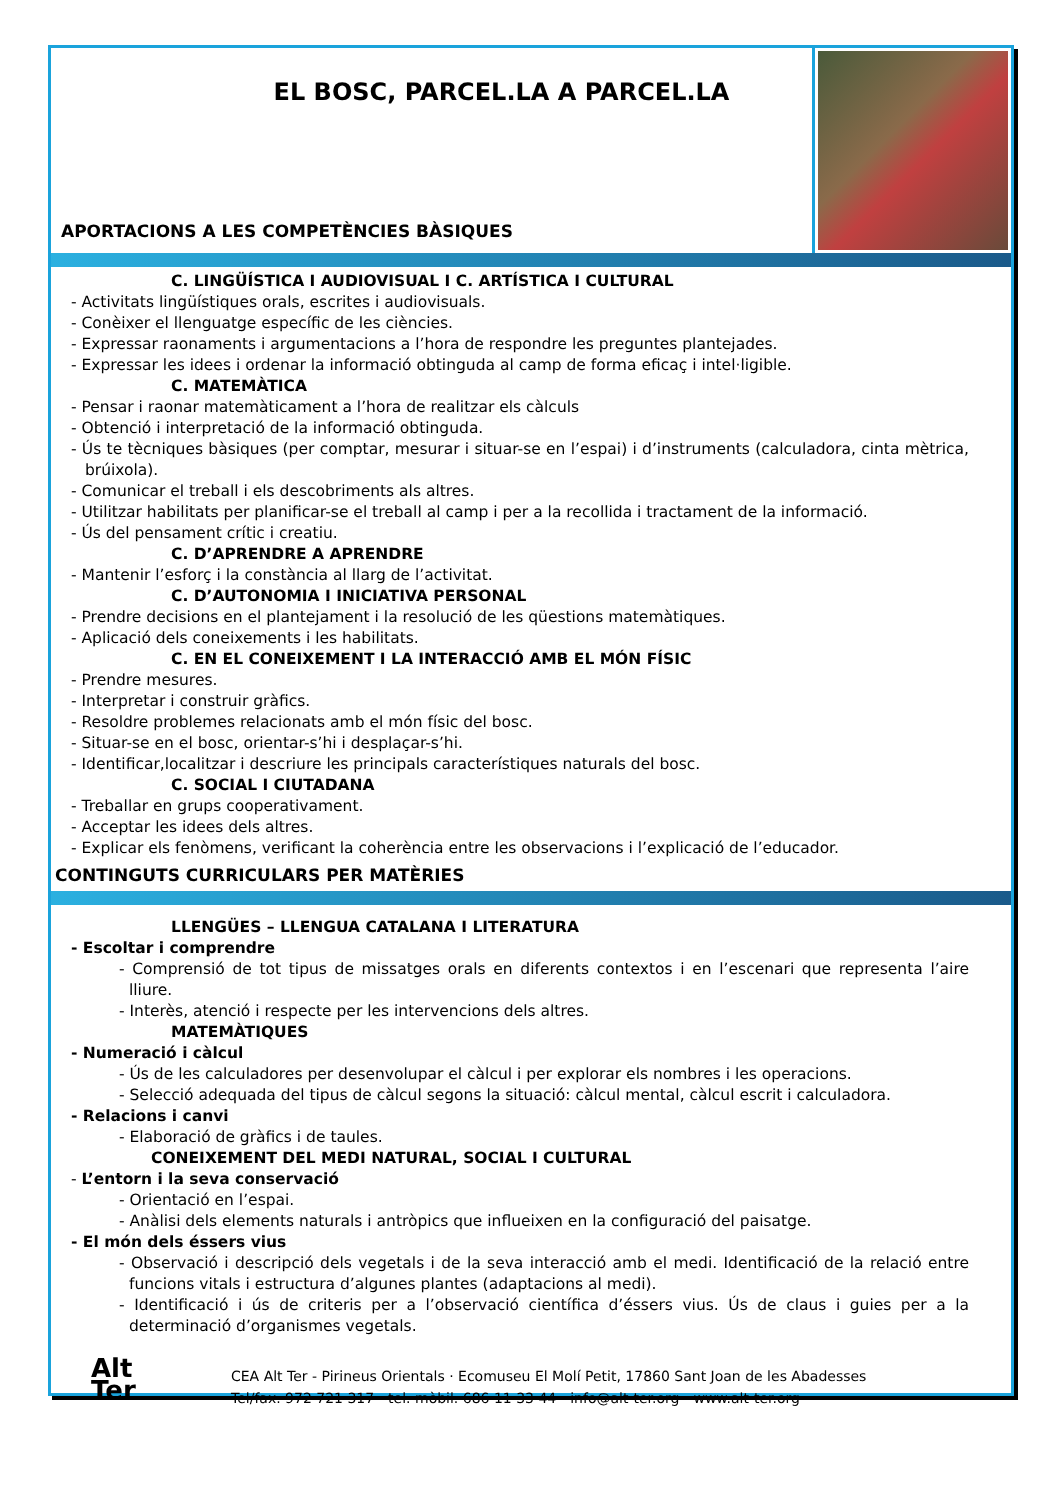EL BOSC, PARCEL.LA A PARCEL.LA
APORTACIONS A LES COMPETÈNCIES BÀSIQUES
C. LINGÜÍSTICA I AUDIOVISUAL I C. ARTÍSTICA I CULTURAL
- Activitats lingüístiques orals, escrites i audiovisuals.
- Conèixer el llenguatge específic de les ciències.
- Expressar raonaments i argumentacions a l’hora de respondre les preguntes plantejades.
- Expressar les idees i ordenar la informació obtinguda al camp de forma eficaç i intel·ligible.
C. MATEMÀTICA
- Pensar i raonar matemàticament a l’hora de realitzar els càlculs
- Obtenció i interpretació de la informació obtinguda.
- Ús te tècniques bàsiques (per comptar, mesurar i situar-se en l’espai) i d’instruments (calculadora, cinta mètrica, brúixola).
- Comunicar el treball i els descobriments als altres.
- Utilitzar habilitats per planificar-se el treball al camp i per a la recollida i tractament de la informació.
- Ús del pensament crític i creatiu.
C. D’APRENDRE A APRENDRE
- Mantenir l’esforç i la constància al llarg de l’activitat.
C. D’AUTONOMIA I INICIATIVA PERSONAL
- Prendre decisions en el plantejament i la resolució de les qüestions matemàtiques.
- Aplicació dels coneixements i les habilitats.
C. EN EL CONEIXEMENT I LA INTERACCIÓ AMB EL MÓN FÍSIC
- Prendre mesures.
- Interpretar i construir gràfics.
- Resoldre problemes relacionats amb el món físic del bosc.
- Situar-se en el bosc, orientar-s’hi i desplaçar-s’hi.
- Identificar,localitzar i descriure les principals característiques naturals del bosc.
C. SOCIAL I CIUTADANA
- Treballar en grups cooperativament.
- Acceptar les idees dels altres.
- Explicar els fenòmens, verificant la coherència entre les observacions i l’explicació de l’educador.
CONTINGUTS CURRICULARS PER MATÈRIES
LLENGÜES – LLENGUA CATALANA I LITERATURA
- Escoltar i comprendre
- Comprensió de tot tipus de missatges orals en diferents contextos i en l’escenari que representa l’aire lliure.
- Interès, atenció i respecte per les intervencions dels altres.
MATEMÀTIQUES
- Numeració i càlcul
- Ús de les calculadores per desenvolupar el càlcul i per explorar els nombres i les operacions.
- Selecció adequada del tipus de càlcul segons la situació: càlcul mental, càlcul escrit i calculadora.
- Relacions i canvi
- Elaboració de gràfics i de taules.
CONEIXEMENT DEL MEDI NATURAL, SOCIAL I CULTURAL
- L’entorn i la seva conservació
- Orientació en l’espai.
- Anàlisi dels elements naturals i antròpics que influeixen en la configuració del paisatge.
- El món dels éssers vius
- Observació i descripció dels vegetals i de la seva interacció amb el medi. Identificació de la relació entre funcions vitals i estructura d’algunes plantes (adaptacions al medi).
- Identificació i ús de criteris per a l’observació científica d’éssers vius. Ús de claus i guies per a la determinació d’organismes vegetals.
Alt Ter
CEA Alt Ter - Pirineus Orientals · Ecomuseu El Molí Petit, 17860 Sant Joan de les Abadesses
Tel/fax. 972 721 317 - tel. mòbil. 686 11 33 44 - info@alt-ter.org - www.alt-ter.org